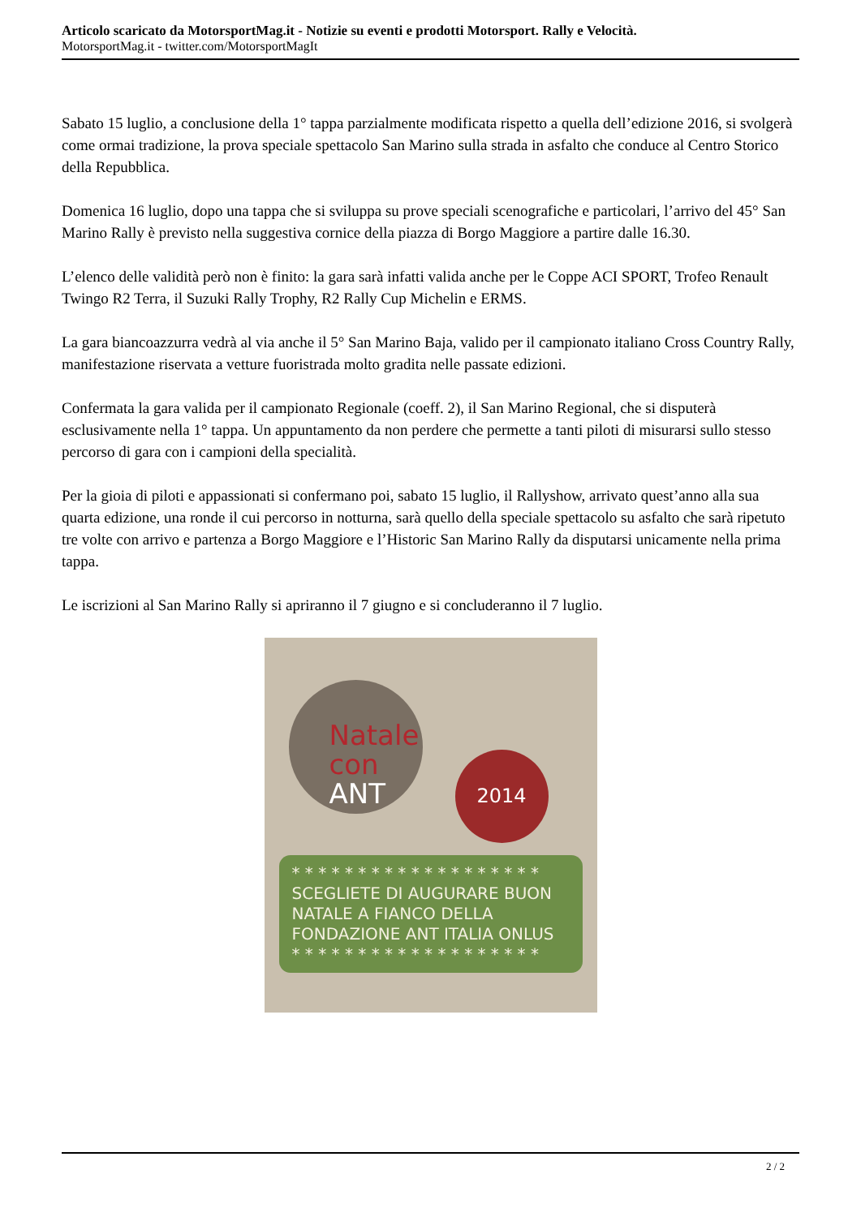Articolo scaricato da MotorsportMag.it - Notizie su eventi e prodotti Motorsport. Rally e Velocità.
MotorsportMag.it - twitter.com/MotorsportMagIt
Sabato 15 luglio, a conclusione della 1° tappa parzialmente modificata rispetto a quella dell’edizione 2016, si svolgerà come ormai tradizione, la prova speciale spettacolo San Marino sulla strada in asfalto che conduce al Centro Storico della Repubblica.
Domenica 16 luglio, dopo una tappa che si sviluppa su prove speciali scenografiche e particolari, l’arrivo del 45° San Marino Rally è previsto nella suggestiva cornice della piazza di Borgo Maggiore a partire dalle 16.30.
L’elenco delle validità però non è finito: la gara sarà infatti valida anche per le Coppe ACI SPORT, Trofeo Renault Twingo R2 Terra, il Suzuki Rally Trophy, R2 Rally Cup Michelin e ERMS.
La gara biancoazzurra vedrà al via anche il 5° San Marino Baja, valido per il campionato italiano Cross Country Rally, manifestazione riservata a vetture fuoristrada molto gradita nelle passate edizioni.
Confermata la gara valida per il campionato Regionale (coeff. 2), il San Marino Regional, che si disputerà esclusivamente nella 1° tappa. Un appuntamento da non perdere che permette a tanti piloti di misurarsi sullo stesso percorso di gara con i campioni della specialità.
Per la gioia di piloti e appassionati si confermano poi, sabato 15 luglio, il Rallyshow, arrivato quest’anno alla sua quarta edizione, una ronde il cui percorso in notturna, sarà quello della speciale spettacolo su asfalto che sarà ripetuto tre volte con arrivo e partenza a Borgo Maggiore e l’Historic San Marino Rally da disputarsi unicamente nella prima tappa.
Le iscrizioni al San Marino Rally si apriranno il 7 giugno e si concluderanno il 7 luglio.
Natale
con ANT
2014
* * * * * * * * * * * * * * * * * * *
SCEGLIETE DI AUGURARE BUON NATALE A FIANCO DELLA FONDAZIONE ANT ITALIA ONLUS
* * * * * * * * * * * * * * * * * * *
2 / 2